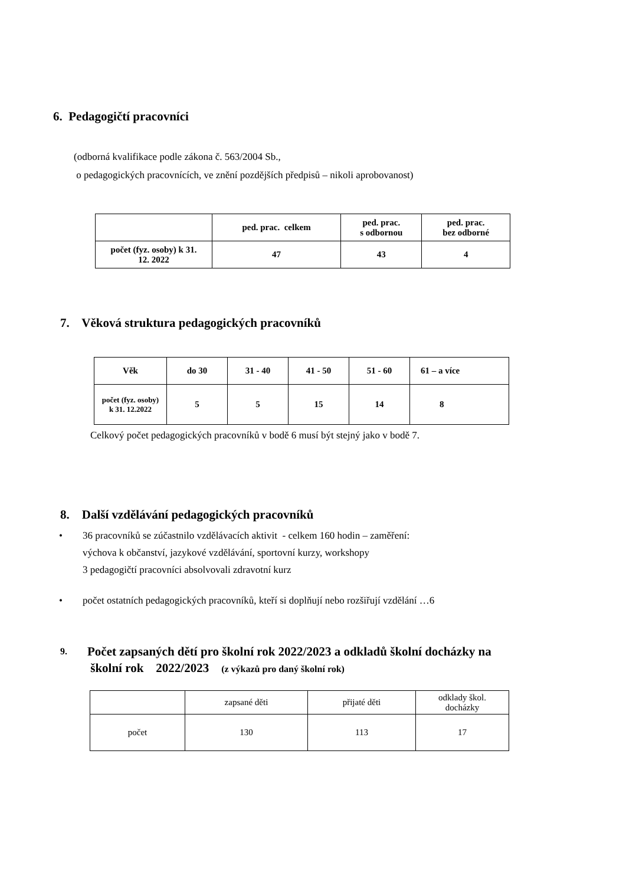6. Pedagogičtí pracovníci
(odborná kvalifikace podle zákona č. 563/2004 Sb.,
o pedagogických pracovnících, ve znění pozdějších předpisů – nikoli aprobovanost)
| | ped. prac. celkem | ped. prac. s odbornou | ped. prac. bez odborné |
| počet (fyz. osoby) k 31. 12. 2022 | 47 | 43 | 4 |
7. Věková struktura pedagogických pracovníků
| Věk | do 30 | 31 - 40 | 41 - 50 | 51 - 60 | 61 – a více |
| --- | --- | --- | --- | --- | --- |
| počet (fyz. osoby) k 31. 12.2022 | 5 | 5 | 15 | 14 | 8 |
Celkový počet pedagogických pracovníků v bodě 6 musí být stejný jako v bodě 7.
8. Další vzdělávání pedagogických pracovníků
• 36 pracovníků se zúčastnilo vzdělávacích aktivit - celkem 160 hodin – zaměření:
výchova k občanství, jazykové vzdělávání, sportovní kurzy, workshopy
3 pedagogičtí pracovníci absolvovali zdravotní kurz
• počet ostatních pedagogických pracovníků, kteří si doplňují nebo rozšiřují vzdělání …6
9. Počet zapsaných dětí pro školní rok 2022/2023 a odkladů školní docházky na
školní rok 2022/2023 (z výkazů pro daný školní rok)
| | zapsané děti | přijaté děti | odklady škol. docházky |
| počet | 130 | 113 | 17 |